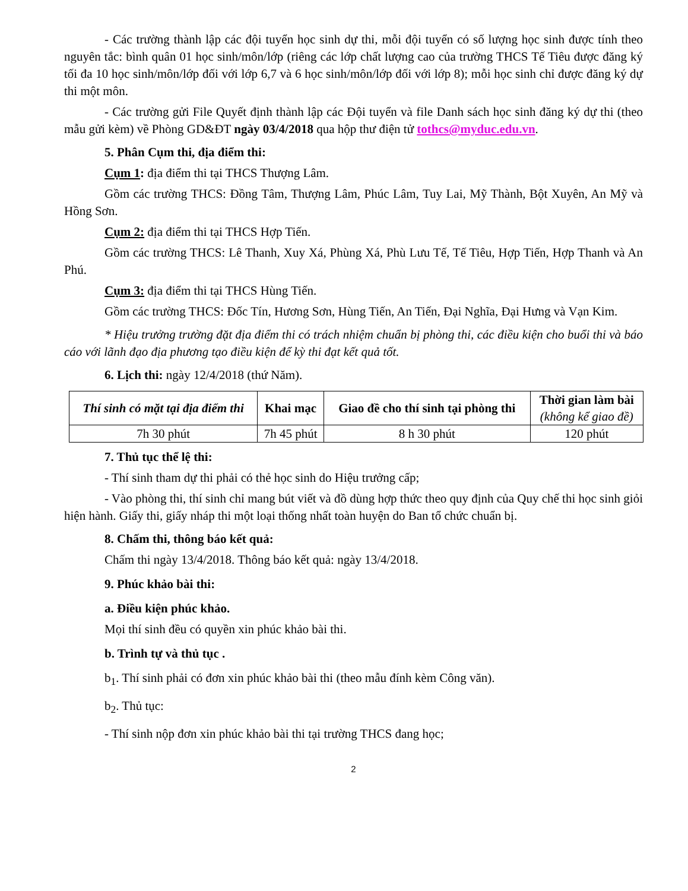- Các trường thành lập các đội tuyển học sinh dự thi, mỗi đội tuyển có số lượng học sinh được tính theo nguyên tắc: bình quân 01 học sinh/môn/lớp (riêng các lớp chất lượng cao của trường THCS Tế Tiêu được đăng ký tối đa 10 học sinh/môn/lớp đối với lớp 6,7 và 6 học sinh/môn/lớp đối với lớp 8); mỗi học sinh chỉ được đăng ký dự thi một môn.
- Các trường gửi File Quyết định thành lập các Đội tuyển và file Danh sách học sinh đăng ký dự thi (theo mẫu gửi kèm) về Phòng GD&ĐT ngày 03/4/2018 qua hộp thư điện tử tothcs@myduc.edu.vn.
5. Phân Cụm thi, địa điểm thi:
Cụm 1: địa điểm thi tại THCS Thượng Lâm.
Gồm các trường THCS: Đồng Tâm, Thượng Lâm, Phúc Lâm, Tuy Lai, Mỹ Thành, Bột Xuyên, An Mỹ và Hồng Sơn.
Cụm 2: địa điểm thi tại THCS Hợp Tiến.
Gồm các trường THCS: Lê Thanh, Xuy Xá, Phùng Xá, Phù Lưu Tế, Tế Tiêu, Hợp Tiến, Hợp Thanh và An Phú.
Cụm 3: địa điểm thi tại THCS Hùng Tiến.
Gồm các trường THCS: Đốc Tín, Hương Sơn, Hùng Tiến, An Tiến, Đại Nghĩa, Đại Hưng và Vạn Kim.
* Hiệu trưởng trường đặt địa điểm thi có trách nhiệm chuẩn bị phòng thi, các điều kiện cho buổi thi và báo cáo với lãnh đạo địa phương tạo điều kiện để kỳ thi đạt kết quả tốt.
6. Lịch thi: ngày 12/4/2018 (thứ Năm).
| Thí sinh có mặt tại địa điểm thi | Khai mạc | Giao đề cho thí sinh tại phòng thi | Thời gian làm bài (không kể giao đề) |
| --- | --- | --- | --- |
| 7h 30 phút | 7h 45 phút | 8 h 30 phút | 120 phút |
7. Thủ tục thể lệ thi:
- Thí sinh tham dự thi phải có thẻ học sinh do Hiệu trưởng cấp;
- Vào phòng thi, thí sinh chỉ mang bút viết và đồ dùng hợp thức theo quy định của Quy chế thi học sinh giỏi hiện hành. Giấy thi, giấy nháp thi một loại thống nhất toàn huyện do Ban tổ chức chuẩn bị.
8. Chấm thi, thông báo kết quả:
Chấm thi ngày 13/4/2018. Thông báo kết quả: ngày 13/4/2018.
9. Phúc khảo bài thi:
a. Điều kiện phúc khảo.
Mọi thí sinh đều có quyền xin phúc khảo bài thi.
b. Trình tự và thủ tục .
b<sub>1</sub>. Thí sinh phải có đơn xin phúc khảo bài thi (theo mẫu đính kèm Công văn).
b<sub>2</sub>. Thủ tục:
- Thí sinh nộp đơn xin phúc khảo bài thi tại trường THCS đang học;
2